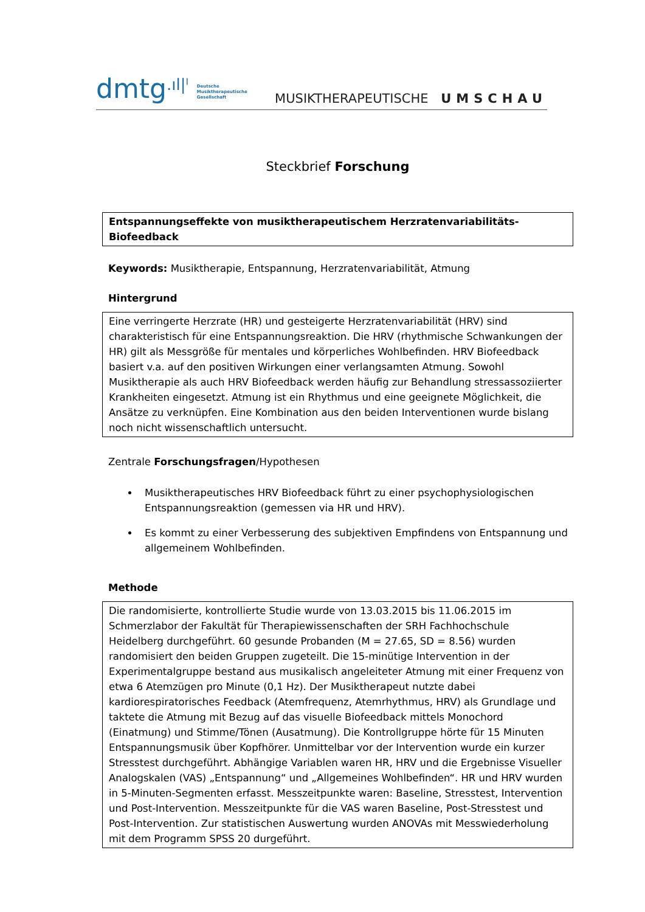dmtg.ıl|ˡ Deutsche
Musiktherapeutische
Gesellschaft
MUSIKTHERAPEUTISCHE UMSCHAU
Steckbrief Forschung
Entspannungseffekte von musiktherapeutischem Herzratenvariabilitäts-
Biofeedback
Keywords: Musiktherapie, Entspannung, Herzratenvariabilität, Atmung
Hintergrund
Eine verringerte Herzrate (HR) und gesteigerte Herzratenvariabilität (HRV) sind charakteristisch für eine Entspannungsreaktion. Die HRV (rhythmische Schwankungen der HR) gilt als Messgröße für mentales und körperliches Wohlbefinden. HRV Biofeedback basiert v.a. auf den positiven Wirkungen einer verlangsamten Atmung. Sowohl Musiktherapie als auch HRV Biofeedback werden häufig zur Behandlung stressassoziierter Krankheiten eingesetzt. Atmung ist ein Rhythmus und eine geeignete Möglichkeit, die Ansätze zu verknüpfen. Eine Kombination aus den beiden Interventionen wurde bislang noch nicht wissenschaftlich untersucht.
Zentrale Forschungsfragen/Hypothesen
Musiktherapeutisches HRV Biofeedback führt zu einer psychophysiologischen Entspannungsreaktion (gemessen via HR und HRV).
Es kommt zu einer Verbesserung des subjektiven Empfindens von Entspannung und allgemeinem Wohlbefinden.
Methode
Die randomisierte, kontrollierte Studie wurde von 13.03.2015 bis 11.06.2015 im Schmerzlabor der Fakultät für Therapiewissenschaften der SRH Fachhochschule Heidelberg durchgeführt. 60 gesunde Probanden (M = 27.65, SD = 8.56) wurden randomisiert den beiden Gruppen zugeteilt. Die 15-minütige Intervention in der Experimentalgruppe bestand aus musikalisch angeleiteter Atmung mit einer Frequenz von etwa 6 Atemzügen pro Minute (0,1 Hz). Der Musiktherapeut nutzte dabei kardiorespiratorisches Feedback (Atemfrequenz, Atemrhythmus, HRV) als Grundlage und taktete die Atmung mit Bezug auf das visuelle Biofeedback mittels Monochord (Einatmung) und Stimme/Tönen (Ausatmung). Die Kontrollgruppe hörte für 15 Minuten Entspannungsmusik über Kopfhörer. Unmittelbar vor der Intervention wurde ein kurzer Stresstest durchgeführt. Abhängige Variablen waren HR, HRV und die Ergebnisse Visueller Analogskalen (VAS) „Entspannung“ und „Allgemeines Wohlbefinden“. HR und HRV wurden in 5-Minuten-Segmenten erfasst. Messzeitpunkte waren: Baseline, Stresstest, Intervention und Post-Intervention. Messzeitpunkte für die VAS waren Baseline, Post-Stresstest und Post-Intervention. Zur statistischen Auswertung wurden ANOVAs mit Messwiederholung mit dem Programm SPSS 20 durgeführt.